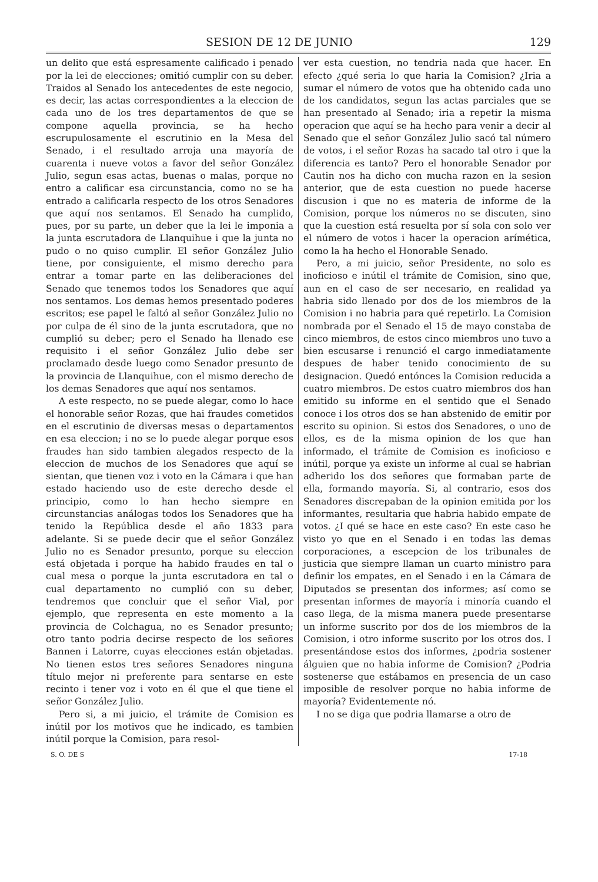SESION DE 12 DE JUNIO 129
un delito que está espresamente calificado i penado por la lei de elecciones; omitió cumplir con su deber. Traidos al Senado los antecedentes de este negocio, es decir, las actas correspondientes a la eleccion de cada uno de los tres departamentos de que se compone aquella provincia, se ha hecho escrupulosamente el escrutinio en la Mesa del Senado, i el resultado arroja una mayoría de cuarenta i nueve votos a favor del señor González Julio, segun esas actas, buenas o malas, porque no entro a calificar esa circunstancia, como no se ha entrado a calificarla respecto de los otros Senadores que aquí nos sentamos. El Senado ha cumplido, pues, por su parte, un deber que la lei le imponia a la junta escrutadora de Llanquihue i que la junta no pudo o no quiso cumplir. El señor González Julio tiene, por consiguiente, el mismo derecho para entrar a tomar parte en las deliberaciones del Senado que tenemos todos los Senadores que aquí nos sentamos. Los demas hemos presentado poderes escritos; ese papel le faltó al señor González Julio no por culpa de él sino de la junta escrutadora, que no cumplió su deber; pero el Senado ha llenado ese requisito i el señor González Julio debe ser proclamado desde luego como Senador presunto de la provincia de Llanquihue, con el mismo derecho de los demas Senadores que aquí nos sentamos.
A este respecto, no se puede alegar, como lo hace el honorable señor Rozas, que hai fraudes cometidos en el escrutinio de diversas mesas o departamentos en esa eleccion; i no se lo puede alegar porque esos fraudes han sido tambien alegados respecto de la eleccion de muchos de los Senadores que aquí se sientan, que tienen voz i voto en la Cámara i que han estado haciendo uso de este derecho desde el principio, como lo han hecho siempre en circunstancias análogas todos los Senadores que ha tenido la República desde el año 1833 para adelante. Si se puede decir que el señor González Julio no es Senador presunto, porque su eleccion está objetada i porque ha habido fraudes en tal o cual mesa o porque la junta escrutadora en tal o cual departamento no cumplió con su deber, tendremos que concluir que el señor Vial, por ejemplo, que representa en este momento a la provincia de Colchagua, no es Senador presunto; otro tanto podria decirse respecto de los señores Bannen i Latorre, cuyas elecciones están objetadas. No tienen estos tres señores Senadores ninguna título mejor ni preferente para sentarse en este recinto i tener voz i voto en él que el que tiene el señor González Julio.
Pero si, a mi juicio, el trámite de Comision es inútil por los motivos que he indicado, es tambien inútil porque la Comision, para resol-
ver esta cuestion, no tendria nada que hacer. En efecto ¿qué seria lo que haria la Comision? ¿Iria a sumar el número de votos que ha obtenido cada uno de los candidatos, segun las actas parciales que se han presentado al Senado; iria a repetir la misma operacion que aquí se ha hecho para venir a decir al Senado que el señor González Julio sacó tal número de votos, i el señor Rozas ha sacado tal otro i que la diferencia es tanto? Pero el honorable Senador por Cautin nos ha dicho con mucha razon en la sesion anterior, que de esta cuestion no puede hacerse discusion i que no es materia de informe de la Comision, porque los números no se discuten, sino que la cuestion está resuelta por sí sola con solo ver el número de votos i hacer la operacion arímética, como la ha hecho el Honorable Senado.
Pero, a mi juicio, señor Presidente, no solo es inoficioso e inútil el trámite de Comision, sino que, aun en el caso de ser necesario, en realidad ya habria sido llenado por dos de los miembros de la Comision i no habria para qué repetirlo. La Comision nombrada por el Senado el 15 de mayo constaba de cinco miembros, de estos cinco miembros uno tuvo a bien escusarse i renunció el cargo inmediatamente despues de haber tenido conocimiento de su designacion. Quedó entónces la Comision reducida a cuatro miembros. De estos cuatro miembros dos han emitido su informe en el sentido que el Senado conoce i los otros dos se han abstenido de emitir por escrito su opinion. Si estos dos Senadores, o uno de ellos, es de la misma opinion de los que han informado, el trámite de Comision es inoficioso e inútil, porque ya existe un informe al cual se habrian adherido los dos señores que formaban parte de ella, formando mayoría. Si, al contrario, esos dos Senadores discrepaban de la opinion emitida por los informantes, resultaria que habria habido empate de votos. ¿I qué se hace en este caso? En este caso he visto yo que en el Senado i en todas las demas corporaciones, a escepcion de los tribunales de justicia que siempre llaman un cuarto ministro para definir los empates, en el Senado i en la Cámara de Diputados se presentan dos informes; así como se presentan informes de mayoría i minoría cuando el caso llega, de la misma manera puede presentarse un informe suscrito por dos de los miembros de la Comision, i otro informe suscrito por los otros dos. I presentándose estos dos informes, ¿podria sostener álguien que no habia informe de Comision? ¿Podria sostenerse que estábamos en presencia de un caso imposible de resolver porque no habia informe de mayoría? Evidentemente nó.
I no se diga que podria llamarse a otro de
S. O. DE S 17-18